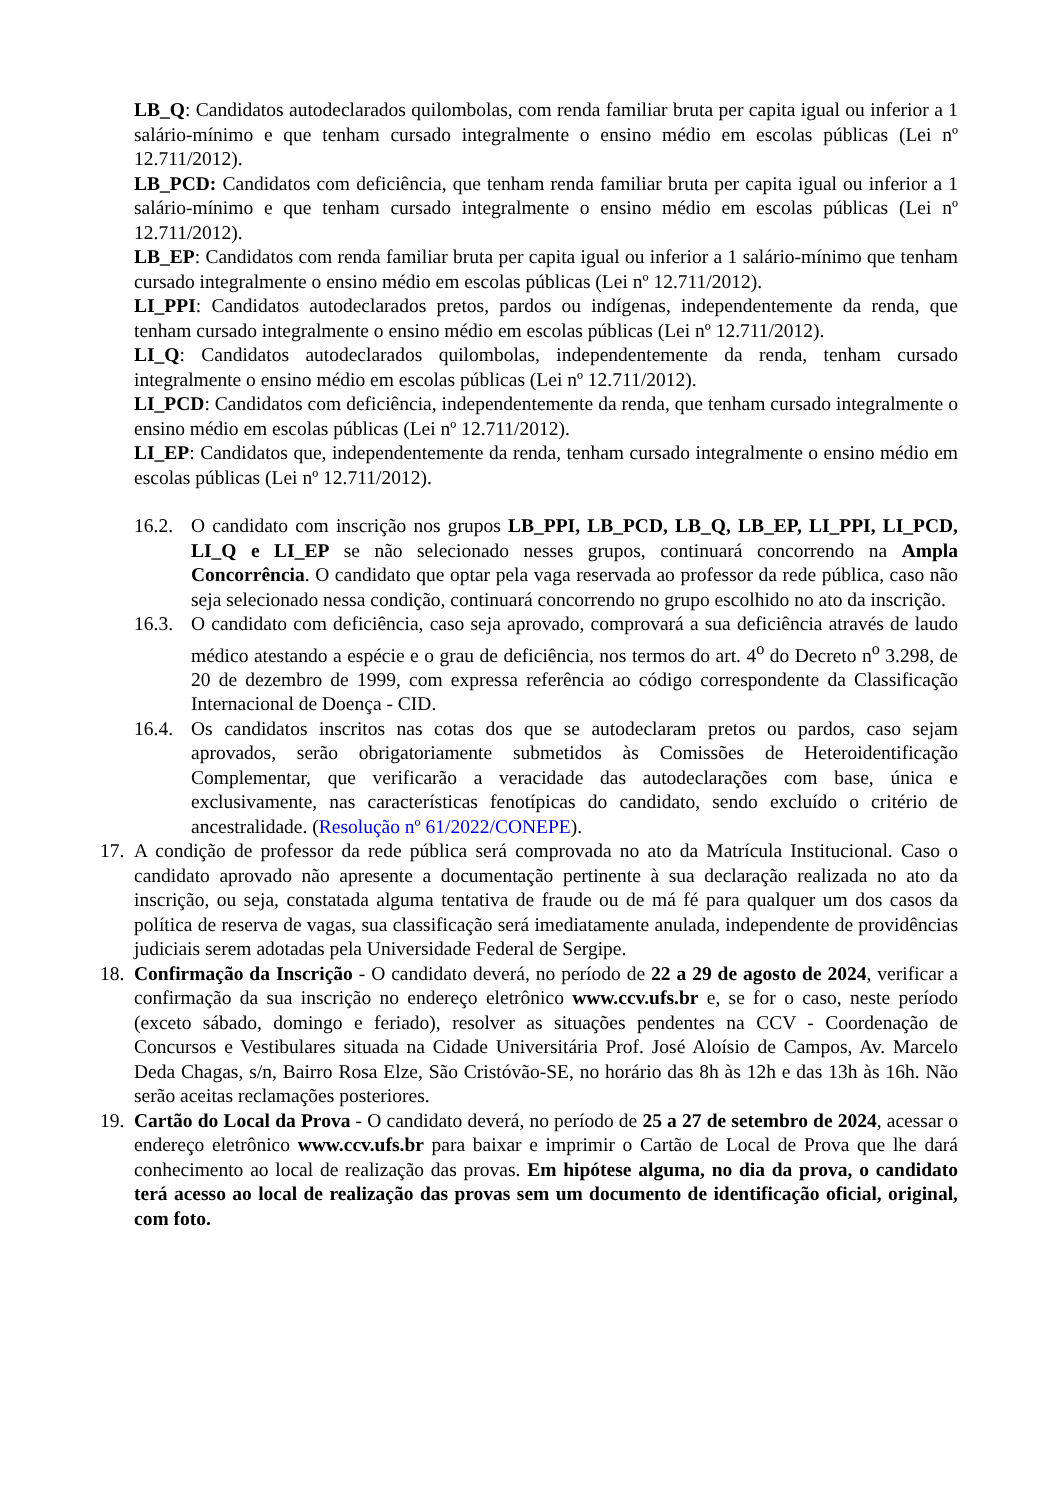LB_Q: Candidatos autodeclarados quilombolas, com renda familiar bruta per capita igual ou inferior a 1 salário-mínimo e que tenham cursado integralmente o ensino médio em escolas públicas (Lei nº 12.711/2012).
LB_PCD: Candidatos com deficiência, que tenham renda familiar bruta per capita igual ou inferior a 1 salário-mínimo e que tenham cursado integralmente o ensino médio em escolas públicas (Lei nº 12.711/2012).
LB_EP: Candidatos com renda familiar bruta per capita igual ou inferior a 1 salário-mínimo que tenham cursado integralmente o ensino médio em escolas públicas (Lei nº 12.711/2012).
LI_PPI: Candidatos autodeclarados pretos, pardos ou indígenas, independentemente da renda, que tenham cursado integralmente o ensino médio em escolas públicas (Lei nº 12.711/2012).
LI_Q: Candidatos autodeclarados quilombolas, independentemente da renda, tenham cursado integralmente o ensino médio em escolas públicas (Lei nº 12.711/2012).
LI_PCD: Candidatos com deficiência, independentemente da renda, que tenham cursado integralmente o ensino médio em escolas públicas (Lei nº 12.711/2012).
LI_EP: Candidatos que, independentemente da renda, tenham cursado integralmente o ensino médio em escolas públicas (Lei nº 12.711/2012).
16.2.
O candidato com inscrição nos grupos LB_PPI, LB_PCD, LB_Q, LB_EP, LI_PPI, LI_PCD, LI_Q e LI_EP se não selecionado nesses grupos, continuará concorrendo na Ampla Concorrência. O candidato que optar pela vaga reservada ao professor da rede pública, caso não seja selecionado nessa condição, continuará concorrendo no grupo escolhido no ato da inscrição.
16.3.
O candidato com deficiência, caso seja aprovado, comprovará a sua deficiência através de laudo médico atestando a espécie e o grau de deficiência, nos termos do art. 4<sup>o</sup> do Decreto n<sup>o</sup> 3.298, de 20 de dezembro de 1999, com expressa referência ao código correspondente da Classificação Internacional de Doença - CID.
16.4.
Os candidatos inscritos nas cotas dos que se autodeclaram pretos ou pardos, caso sejam aprovados, serão obrigatoriamente submetidos às Comissões de Heteroidentificação Complementar, que verificarão a veracidade das autodeclarações com base, única e exclusivamente, nas características fenotípicas do candidato, sendo excluído o critério de ancestralidade. (Resolução nº 61/2022/CONEPE).
17.
A condição de professor da rede pública será comprovada no ato da Matrícula Institucional. Caso o candidato aprovado não apresente a documentação pertinente à sua declaração realizada no ato da inscrição, ou seja, constatada alguma tentativa de fraude ou de má fé para qualquer um dos casos da política de reserva de vagas, sua classificação será imediatamente anulada, independente de providências judiciais serem adotadas pela Universidade Federal de Sergipe.
18.
Confirmação da Inscrição - O candidato deverá, no período de 22 a 29 de agosto de 2024, verificar a confirmação da sua inscrição no endereço eletrônico www.ccv.ufs.br e, se for o caso, neste período (exceto sábado, domingo e feriado), resolver as situações pendentes na CCV - Coordenação de Concursos e Vestibulares situada na Cidade Universitária Prof. José Aloísio de Campos, Av. Marcelo Deda Chagas, s/n, Bairro Rosa Elze, São Cristóvão-SE, no horário das 8h às 12h e das 13h às 16h. Não serão aceitas reclamações posteriores.
19.
Cartão do Local da Prova - O candidato deverá, no período de 25 a 27 de setembro de 2024, acessar o endereço eletrônico www.ccv.ufs.br para baixar e imprimir o Cartão de Local de Prova que lhe dará conhecimento ao local de realização das provas. Em hipótese alguma, no dia da prova, o candidato terá acesso ao local de realização das provas sem um documento de identificação oficial, original, com foto.